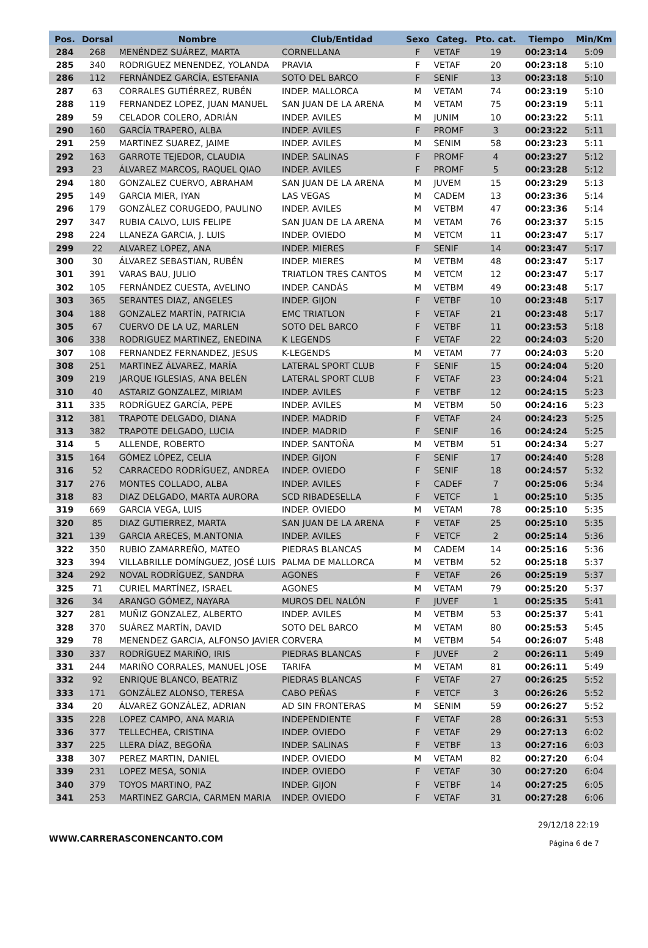| Pos. | Dorsal | Nombre | Club/Entidad | Sexo | Categ. | Pto. cat. | Tiempo | Min/Km |
| --- | --- | --- | --- | --- | --- | --- | --- | --- |
| 284 | 268 | MENÉNDEZ SUÁREZ, MARTA | CORNELLANA | F | VETAF | 19 | 00:23:14 | 5:09 |
| 285 | 340 | RODRIGUEZ MENENDEZ, YOLANDA | PRAVIA | F | VETAF | 20 | 00:23:18 | 5:10 |
| 286 | 112 | FERNÁNDEZ GARCÍA, ESTEFANIA | SOTO DEL BARCO | F | SENIF | 13 | 00:23:18 | 5:10 |
| 287 | 63 | CORRALES GUTIÉRREZ, RUBÉN | INDEP. MALLORCA | M | VETAM | 74 | 00:23:19 | 5:10 |
| 288 | 119 | FERNANDEZ LOPEZ, JUAN MANUEL | SAN JUAN DE LA ARENA | M | VETAM | 75 | 00:23:19 | 5:11 |
| 289 | 59 | CELADOR COLERO, ADRIÁN | INDEP. AVILES | M | JUNIM | 10 | 00:23:22 | 5:11 |
| 290 | 160 | GARCÍA TRAPERO, ALBA | INDEP. AVILES | F | PROMF | 3 | 00:23:22 | 5:11 |
| 291 | 259 | MARTINEZ SUAREZ, JAIME | INDEP. AVILES | M | SENIM | 58 | 00:23:23 | 5:11 |
| 292 | 163 | GARROTE TEJEDOR, CLAUDIA | INDEP. SALINAS | F | PROMF | 4 | 00:23:27 | 5:12 |
| 293 | 23 | ÁLVAREZ MARCOS, RAQUEL QIAO | INDEP. AVILES | F | PROMF | 5 | 00:23:28 | 5:12 |
| 294 | 180 | GONZALEZ CUERVO, ABRAHAM | SAN JUAN DE LA ARENA | M | JUVEM | 15 | 00:23:29 | 5:13 |
| 295 | 149 | GARCIA MIER, IYAN | LAS VEGAS | M | CADEM | 13 | 00:23:36 | 5:14 |
| 296 | 179 | GONZÁLEZ CORUGEDO, PAULINO | INDEP. AVILES | M | VETBM | 47 | 00:23:36 | 5:14 |
| 297 | 347 | RUBIA CALVO, LUIS FELIPE | SAN JUAN DE LA ARENA | M | VETAM | 76 | 00:23:37 | 5:15 |
| 298 | 224 | LLANEZA GARCIA, J. LUIS | INDEP. OVIEDO | M | VETCM | 11 | 00:23:47 | 5:17 |
| 299 | 22 | ALVAREZ LOPEZ, ANA | INDEP. MIERES | F | SENIF | 14 | 00:23:47 | 5:17 |
| 300 | 30 | ÁLVAREZ SEBASTIAN, RUBÉN | INDEP. MIERES | M | VETBM | 48 | 00:23:47 | 5:17 |
| 301 | 391 | VARAS BAU, JULIO | TRIATLON TRES CANTOS | M | VETCM | 12 | 00:23:47 | 5:17 |
| 302 | 105 | FERNÁNDEZ CUESTA, AVELINO | INDEP. CANDÁS | M | VETBM | 49 | 00:23:48 | 5:17 |
| 303 | 365 | SERANTES DIAZ, ANGELES | INDEP. GIJON | F | VETBF | 10 | 00:23:48 | 5:17 |
| 304 | 188 | GONZALEZ MARTÍN, PATRICIA | EMC TRIATLON | F | VETAF | 21 | 00:23:48 | 5:17 |
| 305 | 67 | CUERVO DE LA UZ, MARLEN | SOTO DEL BARCO | F | VETBF | 11 | 00:23:53 | 5:18 |
| 306 | 338 | RODRIGUEZ MARTINEZ, ENEDINA | K LEGENDS | F | VETAF | 22 | 00:24:03 | 5:20 |
| 307 | 108 | FERNANDEZ FERNANDEZ, JESUS | K-LEGENDS | M | VETAM | 77 | 00:24:03 | 5:20 |
| 308 | 251 | MARTINEZ ÁLVAREZ, MARÍA | LATERAL SPORT CLUB | F | SENIF | 15 | 00:24:04 | 5:20 |
| 309 | 219 | JARQUE IGLESIAS, ANA BELÉN | LATERAL SPORT CLUB | F | VETAF | 23 | 00:24:04 | 5:21 |
| 310 | 40 | ASTARIZ GONZALEZ, MIRIAM | INDEP. AVILES | F | VETBF | 12 | 00:24:15 | 5:23 |
| 311 | 335 | RODRÍGUEZ GARCÍA, PEPE | INDEP. AVILES | M | VETBM | 50 | 00:24:16 | 5:23 |
| 312 | 381 | TRAPOTE DELGADO, DIANA | INDEP. MADRID | F | VETAF | 24 | 00:24:23 | 5:25 |
| 313 | 382 | TRAPOTE DELGADO, LUCIA | INDEP. MADRID | F | SENIF | 16 | 00:24:24 | 5:25 |
| 314 | 5 | ALLENDE, ROBERTO | INDEP. SANTOÑA | M | VETBM | 51 | 00:24:34 | 5:27 |
| 315 | 164 | GÓMEZ LÓPEZ, CELIA | INDEP. GIJON | F | SENIF | 17 | 00:24:40 | 5:28 |
| 316 | 52 | CARRACEDO RODRÍGUEZ, ANDREA | INDEP. OVIEDO | F | SENIF | 18 | 00:24:57 | 5:32 |
| 317 | 276 | MONTES COLLADO, ALBA | INDEP. AVILES | F | CADEF | 7 | 00:25:06 | 5:34 |
| 318 | 83 | DIAZ DELGADO, MARTA AURORA | SCD RIBADESELLA | F | VETCF | 1 | 00:25:10 | 5:35 |
| 319 | 669 | GARCIA VEGA, LUIS | INDEP. OVIEDO | M | VETAM | 78 | 00:25:10 | 5:35 |
| 320 | 85 | DIAZ GUTIERREZ, MARTA | SAN JUAN DE LA ARENA | F | VETAF | 25 | 00:25:10 | 5:35 |
| 321 | 139 | GARCIA ARECES, M.ANTONIA | INDEP. AVILES | F | VETCF | 2 | 00:25:14 | 5:36 |
| 322 | 350 | RUBIO ZAMARREÑO, MATEO | PIEDRAS BLANCAS | M | CADEM | 14 | 00:25:16 | 5:36 |
| 323 | 394 | VILLABRILLE DOMÍNGUEZ, JOSÉ LUIS | PALMA DE MALLORCA | M | VETBM | 52 | 00:25:18 | 5:37 |
| 324 | 292 | NOVAL RODRÍGUEZ, SANDRA | AGONES | F | VETAF | 26 | 00:25:19 | 5:37 |
| 325 | 71 | CURIEL MARTÍNEZ, ISRAEL | AGONES | M | VETAM | 79 | 00:25:20 | 5:37 |
| 326 | 34 | ARANGO GÓMEZ, NAYARA | MUROS DEL NALÓN | F | JUVEF | 1 | 00:25:35 | 5:41 |
| 327 | 281 | MUÑIZ GONZALEZ, ALBERTO | INDEP. AVILES | M | VETBM | 53 | 00:25:37 | 5:41 |
| 328 | 370 | SUÁREZ MARTÍN, DAVID | SOTO DEL BARCO | M | VETAM | 80 | 00:25:53 | 5:45 |
| 329 | 78 | MENENDEZ GARCIA, ALFONSO JAVIER | CORVERA | M | VETBM | 54 | 00:26:07 | 5:48 |
| 330 | 337 | RODRÍGUEZ MARIÑO, IRIS | PIEDRAS BLANCAS | F | JUVEF | 2 | 00:26:11 | 5:49 |
| 331 | 244 | MARIÑO CORRALES, MANUEL JOSE | TARIFA | M | VETAM | 81 | 00:26:11 | 5:49 |
| 332 | 92 | ENRIQUE BLANCO, BEATRIZ | PIEDRAS BLANCAS | F | VETAF | 27 | 00:26:25 | 5:52 |
| 333 | 171 | GONZÁLEZ ALONSO, TERESA | CABO PEÑAS | F | VETCF | 3 | 00:26:26 | 5:52 |
| 334 | 20 | ÁLVAREZ GONZÁLEZ, ADRIAN | AD SIN FRONTERAS | M | SENIM | 59 | 00:26:27 | 5:52 |
| 335 | 228 | LOPEZ CAMPO, ANA MARIA | INDEPENDIENTE | F | VETAF | 28 | 00:26:31 | 5:53 |
| 336 | 377 | TELLECHEA, CRISTINA | INDEP. OVIEDO | F | VETAF | 29 | 00:27:13 | 6:02 |
| 337 | 225 | LLERA DÍAZ, BEGOÑA | INDEP. SALINAS | F | VETBF | 13 | 00:27:16 | 6:03 |
| 338 | 307 | PEREZ MARTIN, DANIEL | INDEP. OVIEDO | M | VETAM | 82 | 00:27:20 | 6:04 |
| 339 | 231 | LOPEZ MESA, SONIA | INDEP. OVIEDO | F | VETAF | 30 | 00:27:20 | 6:04 |
| 340 | 379 | TOYOS MARTINO, PAZ | INDEP. GIJON | F | VETBF | 14 | 00:27:25 | 6:05 |
| 341 | 253 | MARTINEZ GARCIA, CARMEN MARIA | INDEP. OVIEDO | F | VETAF | 31 | 00:27:28 | 6:06 |
WWW.CARRERASCONENCANTO.COM
29/12/18 22:19
Página 6 de 7